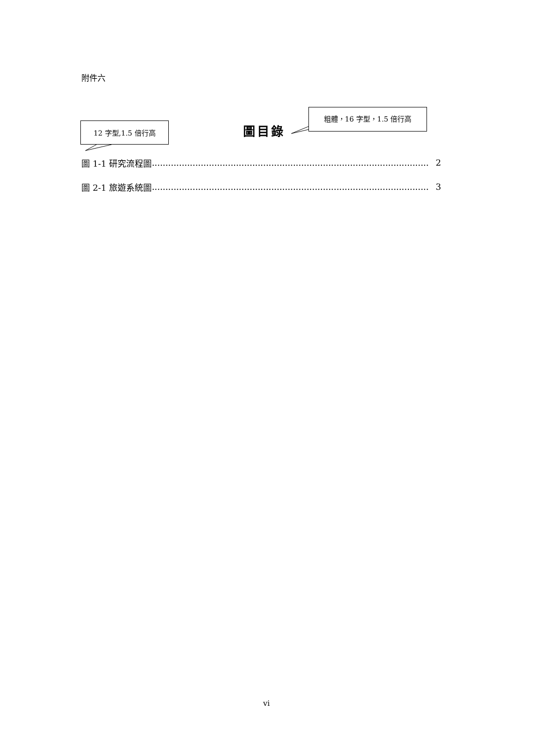附件六
粗體，16 字型，1.5 倍行高
12 字型,1.5 倍行高 圖目錄
圖 1-1 研究流程圖...................................................................................................... 2
圖 2-1 旅遊系統圖...................................................................................................... 3
vi